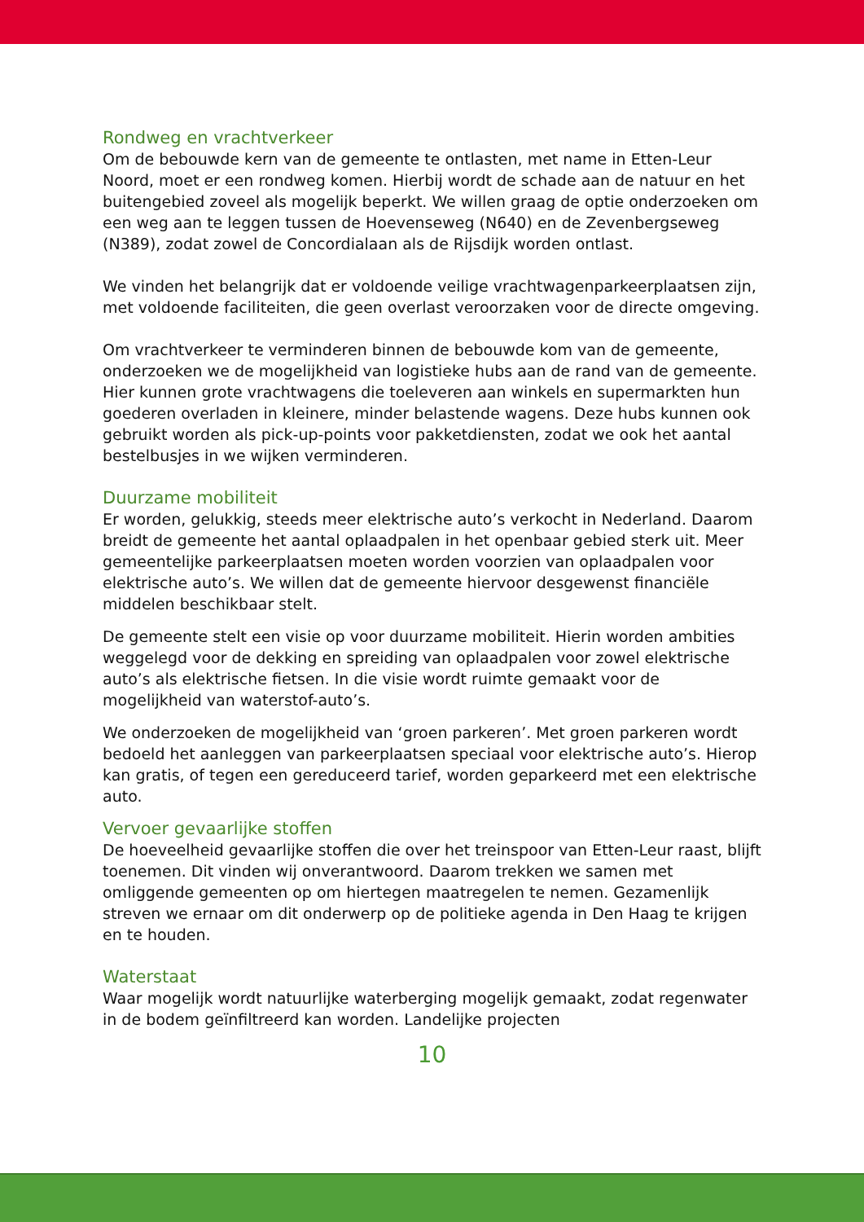Rondweg en vrachtverkeer
Om de bebouwde kern van de gemeente te ontlasten, met name in Etten-Leur Noord, moet er een rondweg komen. Hierbij wordt de schade aan de natuur en het buitengebied zoveel als mogelijk beperkt. We willen graag de optie onderzoeken om een weg aan te leggen tussen de Hoevenseweg (N640) en de Zevenbergseweg (N389), zodat zowel de Concordialaan als de Rijsdijk worden ontlast.
We vinden het belangrijk dat er voldoende veilige vrachtwagenparkeerplaatsen zijn, met voldoende faciliteiten, die geen overlast veroorzaken voor de directe omgeving.
Om vrachtverkeer te verminderen binnen de bebouwde kom van de gemeente, onderzoeken we de mogelijkheid van logistieke hubs aan de rand van de gemeente. Hier kunnen grote vrachtwagens die toeleveren aan winkels en supermarkten hun goederen overladen in kleinere, minder belastende wagens. Deze hubs kunnen ook gebruikt worden als pick-up-points voor pakketdiensten, zodat we ook het aantal bestelbusjes in we wijken verminderen.
Duurzame mobiliteit
Er worden, gelukkig, steeds meer elektrische auto’s verkocht in Nederland. Daarom breidt de gemeente het aantal oplaadpalen in het openbaar gebied sterk uit. Meer gemeentelijke parkeerplaatsen moeten worden voorzien van oplaadpalen voor elektrische auto’s. We willen dat de gemeente hiervoor desgewenst financiële middelen beschikbaar stelt.
De gemeente stelt een visie op voor duurzame mobiliteit. Hierin worden ambities weggelegd voor de dekking en spreiding van oplaadpalen voor zowel elektrische auto’s als elektrische fietsen. In die visie wordt ruimte gemaakt voor de mogelijkheid van waterstof-auto’s.
We onderzoeken de mogelijkheid van ‘groen parkeren’. Met groen parkeren wordt bedoeld het aanleggen van parkeerplaatsen speciaal voor elektrische auto’s. Hierop kan gratis, of tegen een gereduceerd tarief, worden geparkeerd met een elektrische auto.
Vervoer gevaarlijke stoffen
De hoeveelheid gevaarlijke stoffen die over het treinspoor van Etten-Leur raast, blijft toenemen. Dit vinden wij onverantwoord. Daarom trekken we samen met omliggende gemeenten op om hiertegen maatregelen te nemen. Gezamenlijk streven we ernaar om dit onderwerp op de politieke agenda in Den Haag te krijgen en te houden.
Waterstaat
Waar mogelijk wordt natuurlijke waterberging mogelijk gemaakt, zodat regenwater in de bodem geïnfiltreerd kan worden. Landelijke projecten
10